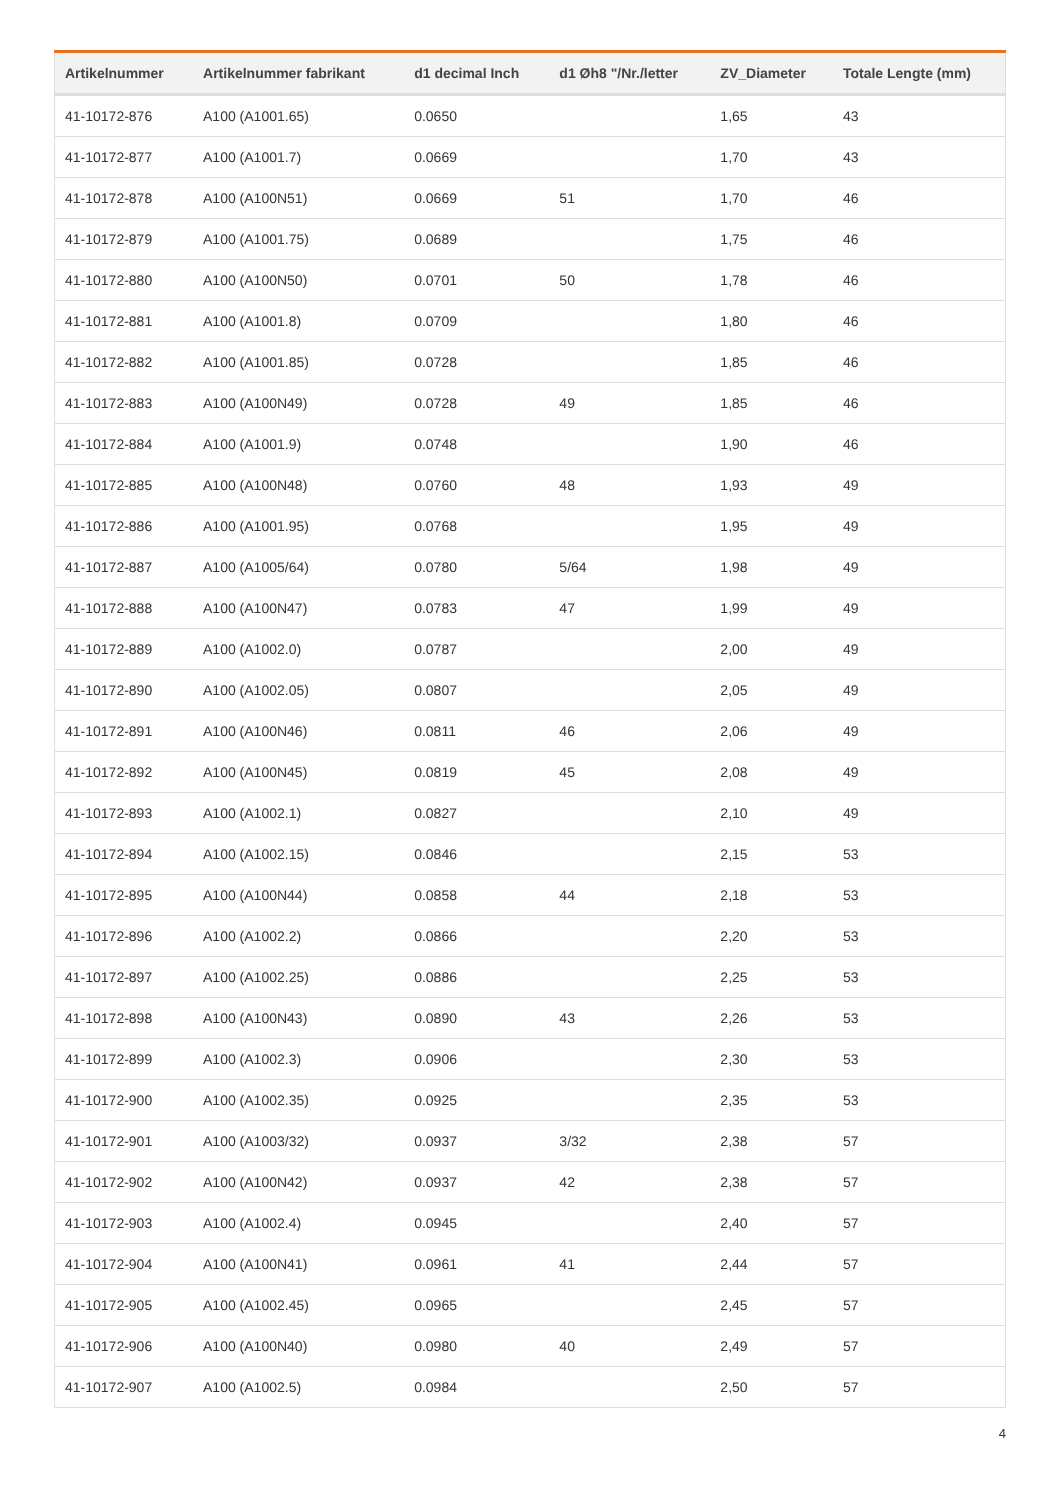| Artikelnummer | Artikelnummer fabrikant | d1 decimal Inch | d1 Øh8 "/Nr./letter | ZV_Diameter | Totale Lengte (mm) |
| --- | --- | --- | --- | --- | --- |
| 41-10172-876 | A100 (A1001.65) | 0.0650 | | 1,65 | 43 |
| 41-10172-877 | A100 (A1001.7) | 0.0669 | | 1,70 | 43 |
| 41-10172-878 | A100 (A100N51) | 0.0669 | 51 | 1,70 | 46 |
| 41-10172-879 | A100 (A1001.75) | 0.0689 | | 1,75 | 46 |
| 41-10172-880 | A100 (A100N50) | 0.0701 | 50 | 1,78 | 46 |
| 41-10172-881 | A100 (A1001.8) | 0.0709 | | 1,80 | 46 |
| 41-10172-882 | A100 (A1001.85) | 0.0728 | | 1,85 | 46 |
| 41-10172-883 | A100 (A100N49) | 0.0728 | 49 | 1,85 | 46 |
| 41-10172-884 | A100 (A1001.9) | 0.0748 | | 1,90 | 46 |
| 41-10172-885 | A100 (A100N48) | 0.0760 | 48 | 1,93 | 49 |
| 41-10172-886 | A100 (A1001.95) | 0.0768 | | 1,95 | 49 |
| 41-10172-887 | A100 (A1005/64) | 0.0780 | 5/64 | 1,98 | 49 |
| 41-10172-888 | A100 (A100N47) | 0.0783 | 47 | 1,99 | 49 |
| 41-10172-889 | A100 (A1002.0) | 0.0787 | | 2,00 | 49 |
| 41-10172-890 | A100 (A1002.05) | 0.0807 | | 2,05 | 49 |
| 41-10172-891 | A100 (A100N46) | 0.0811 | 46 | 2,06 | 49 |
| 41-10172-892 | A100 (A100N45) | 0.0819 | 45 | 2,08 | 49 |
| 41-10172-893 | A100 (A1002.1) | 0.0827 | | 2,10 | 49 |
| 41-10172-894 | A100 (A1002.15) | 0.0846 | | 2,15 | 53 |
| 41-10172-895 | A100 (A100N44) | 0.0858 | 44 | 2,18 | 53 |
| 41-10172-896 | A100 (A1002.2) | 0.0866 | | 2,20 | 53 |
| 41-10172-897 | A100 (A1002.25) | 0.0886 | | 2,25 | 53 |
| 41-10172-898 | A100 (A100N43) | 0.0890 | 43 | 2,26 | 53 |
| 41-10172-899 | A100 (A1002.3) | 0.0906 | | 2,30 | 53 |
| 41-10172-900 | A100 (A1002.35) | 0.0925 | | 2,35 | 53 |
| 41-10172-901 | A100 (A1003/32) | 0.0937 | 3/32 | 2,38 | 57 |
| 41-10172-902 | A100 (A100N42) | 0.0937 | 42 | 2,38 | 57 |
| 41-10172-903 | A100 (A1002.4) | 0.0945 | | 2,40 | 57 |
| 41-10172-904 | A100 (A100N41) | 0.0961 | 41 | 2,44 | 57 |
| 41-10172-905 | A100 (A1002.45) | 0.0965 | | 2,45 | 57 |
| 41-10172-906 | A100 (A100N40) | 0.0980 | 40 | 2,49 | 57 |
| 41-10172-907 | A100 (A1002.5) | 0.0984 | | 2,50 | 57 |
4